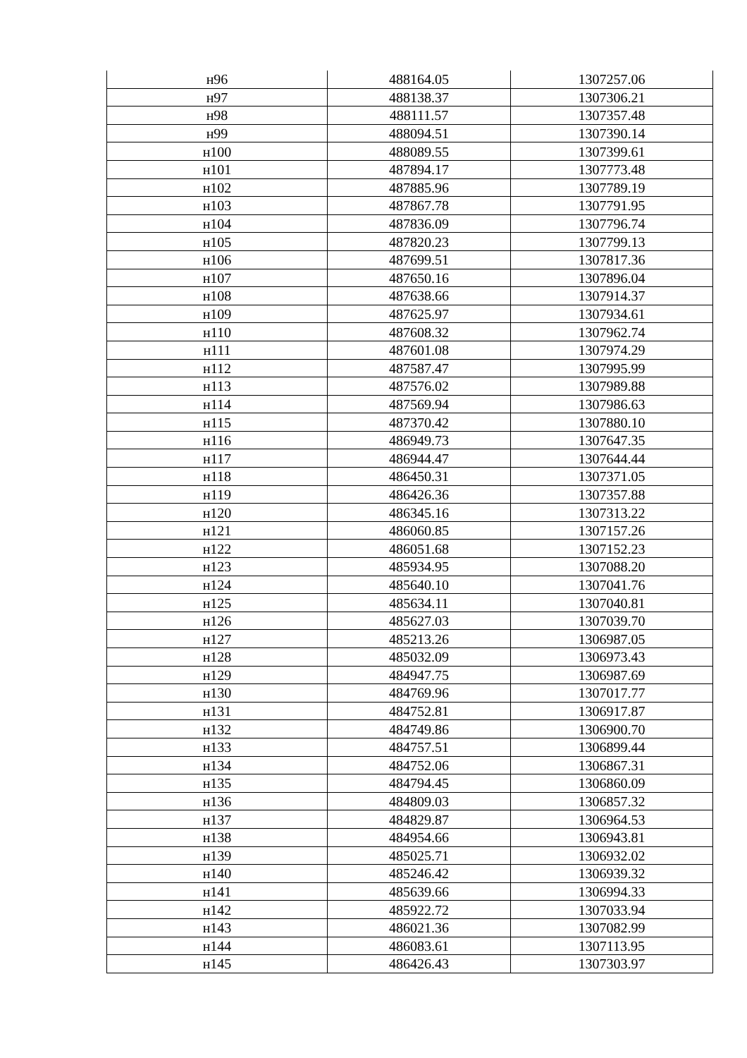| н96 | 488164.05 | 1307257.06 |
| н97 | 488138.37 | 1307306.21 |
| н98 | 488111.57 | 1307357.48 |
| н99 | 488094.51 | 1307390.14 |
| н100 | 488089.55 | 1307399.61 |
| н101 | 487894.17 | 1307773.48 |
| н102 | 487885.96 | 1307789.19 |
| н103 | 487867.78 | 1307791.95 |
| н104 | 487836.09 | 1307796.74 |
| н105 | 487820.23 | 1307799.13 |
| н106 | 487699.51 | 1307817.36 |
| н107 | 487650.16 | 1307896.04 |
| н108 | 487638.66 | 1307914.37 |
| н109 | 487625.97 | 1307934.61 |
| н110 | 487608.32 | 1307962.74 |
| н111 | 487601.08 | 1307974.29 |
| н112 | 487587.47 | 1307995.99 |
| н113 | 487576.02 | 1307989.88 |
| н114 | 487569.94 | 1307986.63 |
| н115 | 487370.42 | 1307880.10 |
| н116 | 486949.73 | 1307647.35 |
| н117 | 486944.47 | 1307644.44 |
| н118 | 486450.31 | 1307371.05 |
| н119 | 486426.36 | 1307357.88 |
| н120 | 486345.16 | 1307313.22 |
| н121 | 486060.85 | 1307157.26 |
| н122 | 486051.68 | 1307152.23 |
| н123 | 485934.95 | 1307088.20 |
| н124 | 485640.10 | 1307041.76 |
| н125 | 485634.11 | 1307040.81 |
| н126 | 485627.03 | 1307039.70 |
| н127 | 485213.26 | 1306987.05 |
| н128 | 485032.09 | 1306973.43 |
| н129 | 484947.75 | 1306987.69 |
| н130 | 484769.96 | 1307017.77 |
| н131 | 484752.81 | 1306917.87 |
| н132 | 484749.86 | 1306900.70 |
| н133 | 484757.51 | 1306899.44 |
| н134 | 484752.06 | 1306867.31 |
| н135 | 484794.45 | 1306860.09 |
| н136 | 484809.03 | 1306857.32 |
| н137 | 484829.87 | 1306964.53 |
| н138 | 484954.66 | 1306943.81 |
| н139 | 485025.71 | 1306932.02 |
| н140 | 485246.42 | 1306939.32 |
| н141 | 485639.66 | 1306994.33 |
| н142 | 485922.72 | 1307033.94 |
| н143 | 486021.36 | 1307082.99 |
| н144 | 486083.61 | 1307113.95 |
| н145 | 486426.43 | 1307303.97 |